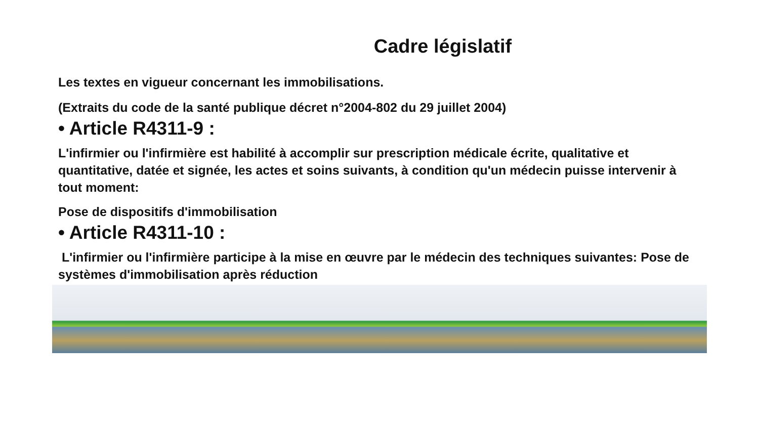Cadre législatif
Les textes en vigueur concernant les immobilisations.
(Extraits du code de la santé publique décret n°2004-802 du 29 juillet 2004)
• Article R4311-9 :
L'infirmier ou l'infirmière est habilité à accomplir sur prescription médicale écrite, qualitative et quantitative, datée et signée, les actes et soins suivants, à condition qu'un médecin puisse intervenir à tout moment:
Pose de dispositifs d'immobilisation
• Article R4311-10 :
L'infirmier ou l'infirmière participe à la mise en œuvre par le médecin des techniques suivantes: Pose de systèmes d'immobilisation après réduction